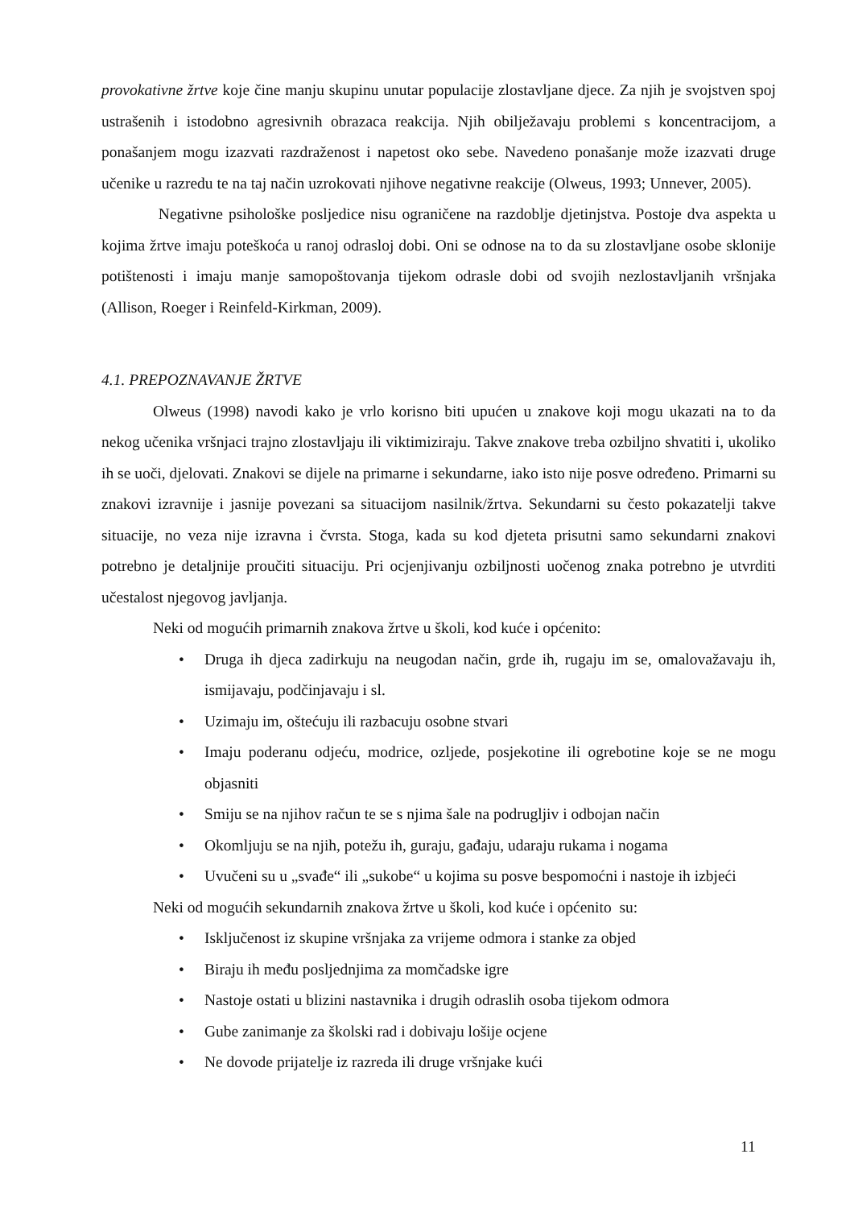provokativne žrtve koje čine manju skupinu unutar populacije zlostavljane djece. Za njih je svojstven spoj ustrašenih i istodobno agresivnih obrazaca reakcija. Njih obilježavaju problemi s koncentracijom, a ponašanjem mogu izazvati razdraženost i napetost oko sebe. Navedeno ponašanje može izazvati druge učenike u razredu te na taj način uzrokovati njihove negativne reakcije (Olweus, 1993; Unnever, 2005).
Negativne psihološke posljedice nisu ograničene na razdoblje djetinjstva. Postoje dva aspekta u kojima žrtve imaju poteškoća u ranoj odrasloj dobi. Oni se odnose na to da su zlostavljane osobe sklonije potištenosti i imaju manje samopoštovanja tijekom odrasle dobi od svojih nezlostavljanih vršnjaka (Allison, Roeger i Reinfeld-Kirkman, 2009).
4.1. PREPOZNAVANJE ŽRTVE
Olweus (1998) navodi kako je vrlo korisno biti upućen u znakove koji mogu ukazati na to da nekog učenika vršnjaci trajno zlostavljaju ili viktimiziraju. Takve znakove treba ozbiljno shvatiti i, ukoliko ih se uoči, djelovati. Znakovi se dijele na primarne i sekundarne, iako isto nije posve određeno. Primarni su znakovi izravnije i jasnije povezani sa situacijom nasilnik/žrtva. Sekundarni su često pokazatelji takve situacije, no veza nije izravna i čvrsta. Stoga, kada su kod djeteta prisutni samo sekundarni znakovi potrebno je detaljnije proučiti situaciju. Pri ocjenjivanju ozbiljnosti uočenog znaka potrebno je utvrditi učestalost njegovog javljanja.
Neki od mogućih primarnih znakova žrtve u školi, kod kuće i općenito:
• Druga ih djeca zadirkuju na neugodan način, grde ih, rugaju im se, omalovažavaju ih, ismijavaju, podčinjavaju i sl.
• Uzimaju im, oštećuju ili razbacuju osobne stvari
• Imaju poderanu odjeću, modrice, ozljede, posjekotine ili ogrebotine koje se ne mogu objasniti
• Smiju se na njihov račun te se s njima šale na podrugljiv i odbojan način
• Okomljuju se na njih, potežu ih, guraju, gađaju, udaraju rukama i nogama
• Uvučeni su u „svađe“ ili „sukobe“ u kojima su posve bespomoćni i nastoje ih izbjeći
Neki od mogućih sekundarnih znakova žrtve u školi, kod kuće i općenito su:
• Isključenost iz skupine vršnjaka za vrijeme odmora i stanke za objed
• Biraju ih među posljednjima za momčadske igre
• Nastoje ostati u blizini nastavnika i drugih odraslih osoba tijekom odmora
• Gube zanimanje za školski rad i dobivaju lošije ocjene
• Ne dovode prijatelje iz razreda ili druge vršnjake kući
11